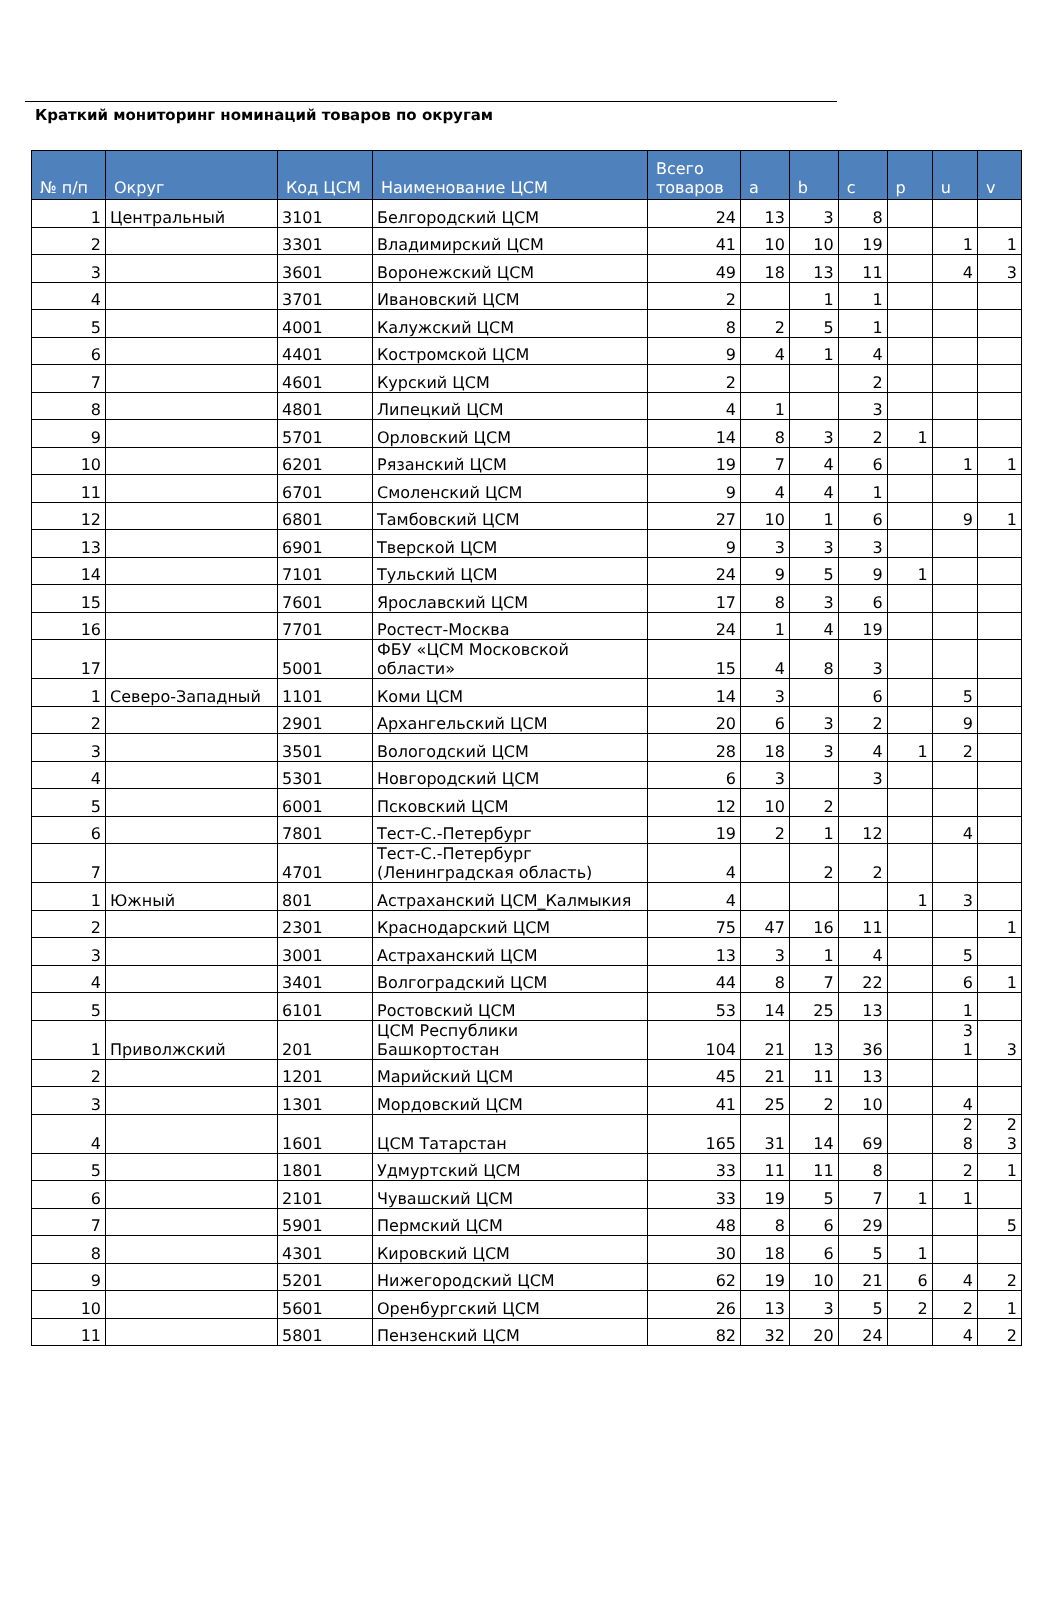Краткий мониторинг номинаций товаров по округам
| № п/п | Округ | Код ЦСМ | Наименование ЦСМ | Всего товаров | a | b | c | p | u | v |
| --- | --- | --- | --- | --- | --- | --- | --- | --- | --- | --- |
| 1 | Центральный | 3101 | Белгородский ЦСМ | 24 | 13 | 3 | 8 | | | |
| 2 | | 3301 | Владимирский ЦСМ | 41 | 10 | 10 | 19 | | 1 | 1 |
| 3 | | 3601 | Воронежский ЦСМ | 49 | 18 | 13 | 11 | | 4 | 3 |
| 4 | | 3701 | Ивановский ЦСМ | 2 | | 1 | 1 | | | |
| 5 | | 4001 | Калужский ЦСМ | 8 | 2 | 5 | 1 | | | |
| 6 | | 4401 | Костромской ЦСМ | 9 | 4 | 1 | 4 | | | |
| 7 | | 4601 | Курский ЦСМ | 2 | | | 2 | | | |
| 8 | | 4801 | Липецкий ЦСМ | 4 | 1 | | 3 | | | |
| 9 | | 5701 | Орловский ЦСМ | 14 | 8 | 3 | 2 | 1 | | |
| 10 | | 6201 | Рязанский ЦСМ | 19 | 7 | 4 | 6 | | 1 | 1 |
| 11 | | 6701 | Смоленский ЦСМ | 9 | 4 | 4 | 1 | | | |
| 12 | | 6801 | Тамбовский ЦСМ | 27 | 10 | 1 | 6 | | 9 | 1 |
| 13 | | 6901 | Тверской ЦСМ | 9 | 3 | 3 | 3 | | | |
| 14 | | 7101 | Тульский ЦСМ | 24 | 9 | 5 | 9 | 1 | | |
| 15 | | 7601 | Ярославский ЦСМ | 17 | 8 | 3 | 6 | | | |
| 16 | | 7701 | Ростест-Москва | 24 | 1 | 4 | 19 | | | |
| 17 | | 5001 | ФБУ «ЦСМ Московской области» | 15 | 4 | 8 | 3 | | | |
| 1 | Северо-Западный | 1101 | Коми ЦСМ | 14 | 3 | | 6 | | 5 | |
| 2 | | 2901 | Архангельский ЦСМ | 20 | 6 | 3 | 2 | | 9 | |
| 3 | | 3501 | Вологодский ЦСМ | 28 | 18 | 3 | 4 | 1 | 2 | |
| 4 | | 5301 | Новгородский ЦСМ | 6 | 3 | | 3 | | | |
| 5 | | 6001 | Псковский ЦСМ | 12 | 10 | 2 | | | | |
| 6 | | 7801 | Тест-С.-Петербург | 19 | 2 | 1 | 12 | | 4 | |
| 7 | | 4701 | Тест-С.-Петербург (Ленинградская область) | 4 | | 2 | 2 | | | |
| 1 | Южный | 801 | Астраханский ЦСМ_Калмыкия | 4 | | | | 1 | 3 | |
| 2 | | 2301 | Краснодарский ЦСМ | 75 | 47 | 16 | 11 | | | 1 |
| 3 | | 3001 | Астраханский ЦСМ | 13 | 3 | 1 | 4 | | 5 | |
| 4 | | 3401 | Волгоградский ЦСМ | 44 | 8 | 7 | 22 | | 6 | 1 |
| 5 | | 6101 | Ростовский ЦСМ | 53 | 14 | 25 | 13 | | 1 | |
| 1 | Приволжский | 201 | ЦСМ Республики Башкортостан | 104 | 21 | 13 | 36 | | 3 1 | 3 |
| 2 | | 1201 | Марийский ЦСМ | 45 | 21 | 11 | 13 | | | |
| 3 | | 1301 | Мордовский ЦСМ | 41 | 25 | 2 | 10 | | 4 | |
| 4 | | 1601 | ЦСМ Татарстан | 165 | 31 | 14 | 69 | | 2 8 | 2 3 |
| 5 | | 1801 | Удмуртский ЦСМ | 33 | 11 | 11 | 8 | | 2 | 1 |
| 6 | | 2101 | Чувашский ЦСМ | 33 | 19 | 5 | 7 | 1 | 1 | |
| 7 | | 5901 | Пермский ЦСМ | 48 | 8 | 6 | 29 | | | 5 |
| 8 | | 4301 | Кировский ЦСМ | 30 | 18 | 6 | 5 | 1 | | |
| 9 | | 5201 | Нижегородский ЦСМ | 62 | 19 | 10 | 21 | 6 | 4 | 2 |
| 10 | | 5601 | Оренбургский ЦСМ | 26 | 13 | 3 | 5 | 2 | 2 | 1 |
| 11 | | 5801 | Пензенский ЦСМ | 82 | 32 | 20 | 24 | | 4 | 2 |